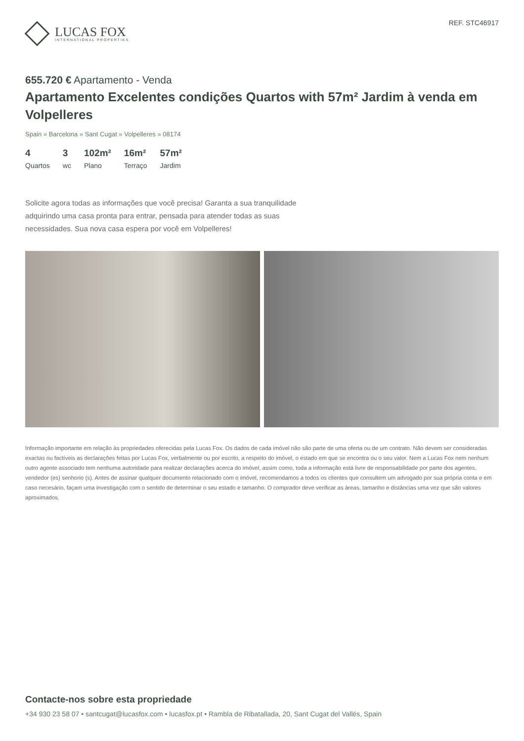LUCAS FOX
INTERNATIONAL PROPERTIES
REF. STC46917
655.720 € Apartamento - Venda
Apartamento Excelentes condições Quartos with 57m² Jardim à venda em Volpelleres
Spain » Barcelona » Sant Cugat » Volpelleres » 08174
4
Quartos
3
wc
102m²
Plano
16m²
Terraço
57m²
Jardim
Solicite agora todas as informações que você precisa! Garanta a sua tranquilidade adquirindo uma casa pronta para entrar, pensada para atender todas as suas necessidades. Sua nova casa espera por você em Volpelleres!
Informação importante em relação às propriedades oferecidas pela Lucas Fox. Os dados de cada imóvel não são parte de uma oferta ou de um contrato. Não devem ser consideradas exactas ou factíveis as declarações feitas por Lucas Fox, verbalmente ou por escrito, a respeito do imóvel, o estado em que se encontra ou o seu valor. Nem a Lucas Fox nem nenhum outro agente associado tem nenhuma autoridade para realizar declarações acerca do imóvel, assim como, toda a informação está livre de responsabilidade por parte dos agentes, vendedor (es) senhorio (s). Antes de assinar qualquer documento relacionado com o imóvel, recomendamos a todos os clientes que consultem um advogado por sua própria conta e em caso necesário, façam uma investigação com o sentido de determinar o seu estado e tamanho. O comprador deve verificar as àreas, tamanho e distâncias uma vez que são valores aproximados.
Contacte-nos sobre esta propriedade
+34 930 23 58 07 • santcugat@lucasfox.com • lucasfox.pt • Rambla de Ribatallada, 20, Sant Cugat del Vallés, Spain